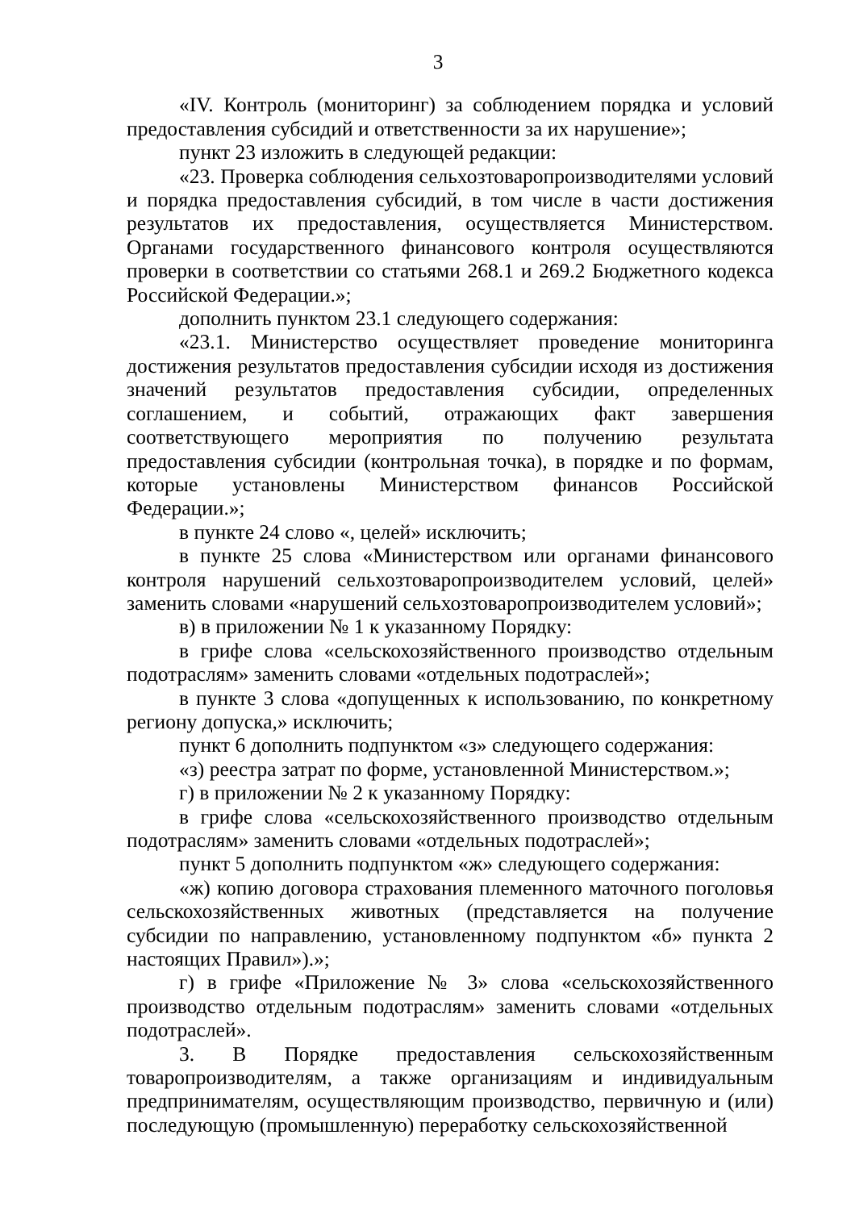3
«IV. Контроль (мониторинг) за соблюдением порядка и условий предоставления субсидий и ответственности за их нарушение»;
пункт 23 изложить в следующей редакции:
«23. Проверка соблюдения сельхозтоваропроизводителями условий и порядка предоставления субсидий, в том числе в части достижения результатов их предоставления, осуществляется Министерством. Органами государственного финансового контроля осуществляются проверки в соответствии со статьями 268.1 и 269.2 Бюджетного кодекса Российской Федерации.»;
дополнить пунктом 23.1 следующего содержания:
«23.1. Министерство осуществляет проведение мониторинга достижения результатов предоставления субсидии исходя из достижения значений результатов предоставления субсидии, определенных соглашением, и событий, отражающих факт завершения соответствующего мероприятия по получению результата предоставления субсидии (контрольная точка), в порядке и по формам, которые установлены Министерством финансов Российской Федерации.»;
в пункте 24 слово «, целей» исключить;
в пункте 25 слова «Министерством или органами финансового контроля нарушений сельхозтоваропроизводителем условий, целей» заменить словами «нарушений сельхозтоваропроизводителем условий»;
в) в приложении № 1 к указанному Порядку:
в грифе слова «сельскохозяйственного производство отдельным подотраслям» заменить словами «отдельных подотраслей»;
в пункте 3 слова «допущенных к использованию, по конкретному региону допуска,» исключить;
пункт 6 дополнить подпунктом «з» следующего содержания:
«з) реестра затрат по форме, установленной Министерством.»;
г) в приложении № 2 к указанному Порядку:
в грифе слова «сельскохозяйственного производство отдельным подотраслям» заменить словами «отдельных подотраслей»;
пункт 5 дополнить подпунктом «ж» следующего содержания:
«ж) копию договора страхования племенного маточного поголовья сельскохозяйственных животных (представляется на получение субсидии по направлению, установленному подпунктом «б» пункта 2 настоящих Правил»).»;
г) в грифе «Приложение № 3» слова «сельскохозяйственного производство отдельным подотраслям» заменить словами «отдельных подотраслей».
3. В Порядке предоставления сельскохозяйственным товаропроизводителям, а также организациям и индивидуальным предпринимателям, осуществляющим производство, первичную и (или) последующую (промышленную) переработку сельскохозяйственной